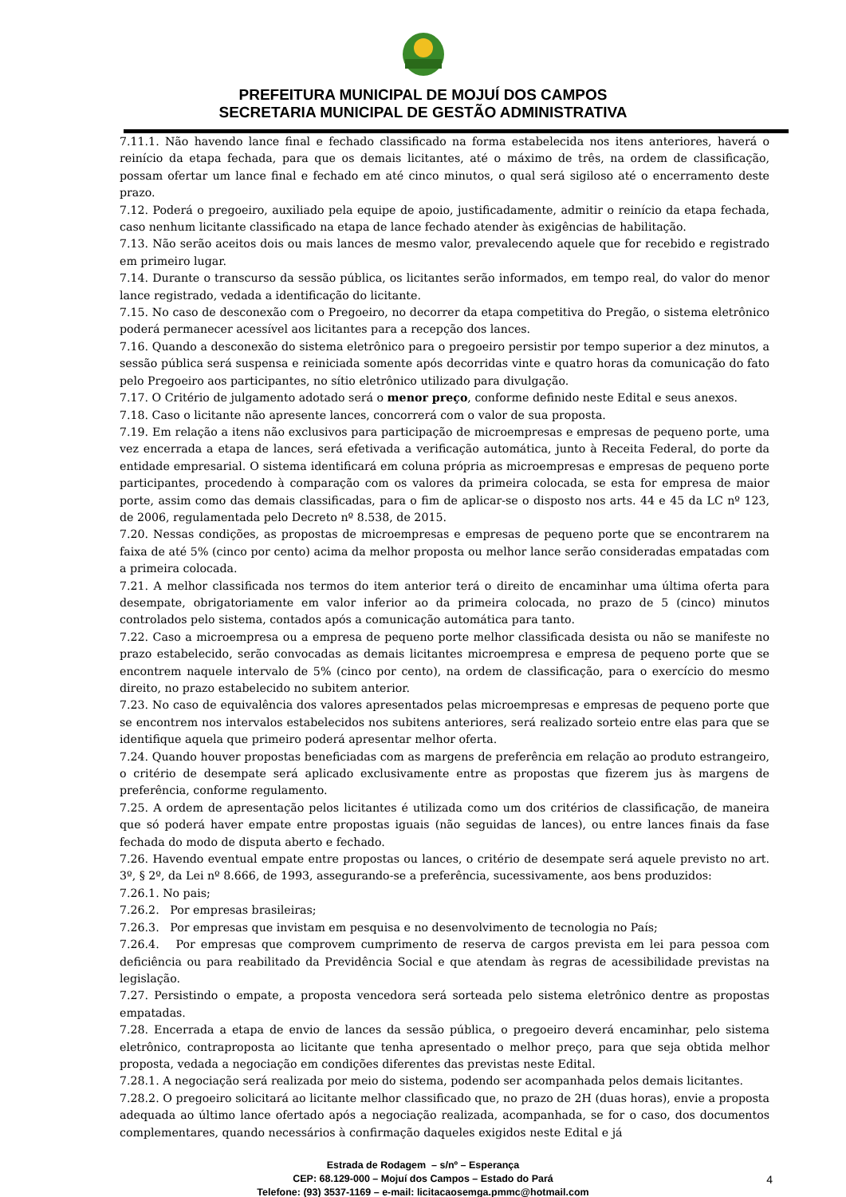PREFEITURA MUNICIPAL DE MOJUÍ DOS CAMPOS
SECRETARIA MUNICIPAL DE GESTÃO ADMINISTRATIVA
7.11.1. Não havendo lance final e fechado classificado na forma estabelecida nos itens anteriores, haverá o reinício da etapa fechada, para que os demais licitantes, até o máximo de três, na ordem de classificação, possam ofertar um lance final e fechado em até cinco minutos, o qual será sigiloso até o encerramento deste prazo.
7.12. Poderá o pregoeiro, auxiliado pela equipe de apoio, justificadamente, admitir o reinício da etapa fechada, caso nenhum licitante classificado na etapa de lance fechado atender às exigências de habilitação.
7.13. Não serão aceitos dois ou mais lances de mesmo valor, prevalecendo aquele que for recebido e registrado em primeiro lugar.
7.14. Durante o transcurso da sessão pública, os licitantes serão informados, em tempo real, do valor do menor lance registrado, vedada a identificação do licitante.
7.15. No caso de desconexão com o Pregoeiro, no decorrer da etapa competitiva do Pregão, o sistema eletrônico poderá permanecer acessível aos licitantes para a recepção dos lances.
7.16. Quando a desconexão do sistema eletrônico para o pregoeiro persistir por tempo superior a dez minutos, a sessão pública será suspensa e reiniciada somente após decorridas vinte e quatro horas da comunicação do fato pelo Pregoeiro aos participantes, no sítio eletrônico utilizado para divulgação.
7.17. O Critério de julgamento adotado será o menor preço, conforme definido neste Edital e seus anexos.
7.18. Caso o licitante não apresente lances, concorrerá com o valor de sua proposta.
7.19. Em relação a itens não exclusivos para participação de microempresas e empresas de pequeno porte, uma vez encerrada a etapa de lances, será efetivada a verificação automática, junto à Receita Federal, do porte da entidade empresarial. O sistema identificará em coluna própria as microempresas e empresas de pequeno porte participantes, procedendo à comparação com os valores da primeira colocada, se esta for empresa de maior porte, assim como das demais classificadas, para o fim de aplicar-se o disposto nos arts. 44 e 45 da LC nº 123, de 2006, regulamentada pelo Decreto nº 8.538, de 2015.
7.20. Nessas condições, as propostas de microempresas e empresas de pequeno porte que se encontrarem na faixa de até 5% (cinco por cento) acima da melhor proposta ou melhor lance serão consideradas empatadas com a primeira colocada.
7.21. A melhor classificada nos termos do item anterior terá o direito de encaminhar uma última oferta para desempate, obrigatoriamente em valor inferior ao da primeira colocada, no prazo de 5 (cinco) minutos controlados pelo sistema, contados após a comunicação automática para tanto.
7.22. Caso a microempresa ou a empresa de pequeno porte melhor classificada desista ou não se manifeste no prazo estabelecido, serão convocadas as demais licitantes microempresa e empresa de pequeno porte que se encontrem naquele intervalo de 5% (cinco por cento), na ordem de classificação, para o exercício do mesmo direito, no prazo estabelecido no subitem anterior.
7.23. No caso de equivalência dos valores apresentados pelas microempresas e empresas de pequeno porte que se encontrem nos intervalos estabelecidos nos subitens anteriores, será realizado sorteio entre elas para que se identifique aquela que primeiro poderá apresentar melhor oferta.
7.24. Quando houver propostas beneficiadas com as margens de preferência em relação ao produto estrangeiro, o critério de desempate será aplicado exclusivamente entre as propostas que fizerem jus às margens de preferência, conforme regulamento.
7.25. A ordem de apresentação pelos licitantes é utilizada como um dos critérios de classificação, de maneira que só poderá haver empate entre propostas iguais (não seguidas de lances), ou entre lances finais da fase fechada do modo de disputa aberto e fechado.
7.26. Havendo eventual empate entre propostas ou lances, o critério de desempate será aquele previsto no art. 3º, § 2º, da Lei nº 8.666, de 1993, assegurando-se a preferência, sucessivamente, aos bens produzidos:
7.26.1. No pais;
7.26.2. Por empresas brasileiras;
7.26.3. Por empresas que invistam em pesquisa e no desenvolvimento de tecnologia no País;
7.26.4. Por empresas que comprovem cumprimento de reserva de cargos prevista em lei para pessoa com deficiência ou para reabilitado da Previdência Social e que atendam às regras de acessibilidade previstas na legislação.
7.27. Persistindo o empate, a proposta vencedora será sorteada pelo sistema eletrônico dentre as propostas empatadas.
7.28. Encerrada a etapa de envio de lances da sessão pública, o pregoeiro deverá encaminhar, pelo sistema eletrônico, contraproposta ao licitante que tenha apresentado o melhor preço, para que seja obtida melhor proposta, vedada a negociação em condições diferentes das previstas neste Edital.
7.28.1. A negociação será realizada por meio do sistema, podendo ser acompanhada pelos demais licitantes.
7.28.2. O pregoeiro solicitará ao licitante melhor classificado que, no prazo de 2H (duas horas), envie a proposta adequada ao último lance ofertado após a negociação realizada, acompanhada, se for o caso, dos documentos complementares, quando necessários à confirmação daqueles exigidos neste Edital e já
Estrada de Rodagem – s/nº – Esperança
CEP: 68.129-000 – Mojuí dos Campos – Estado do Pará
Telefone: (93) 3537-1169 – e-mail: licitacaosemga.pmmc@hotmail.com
4